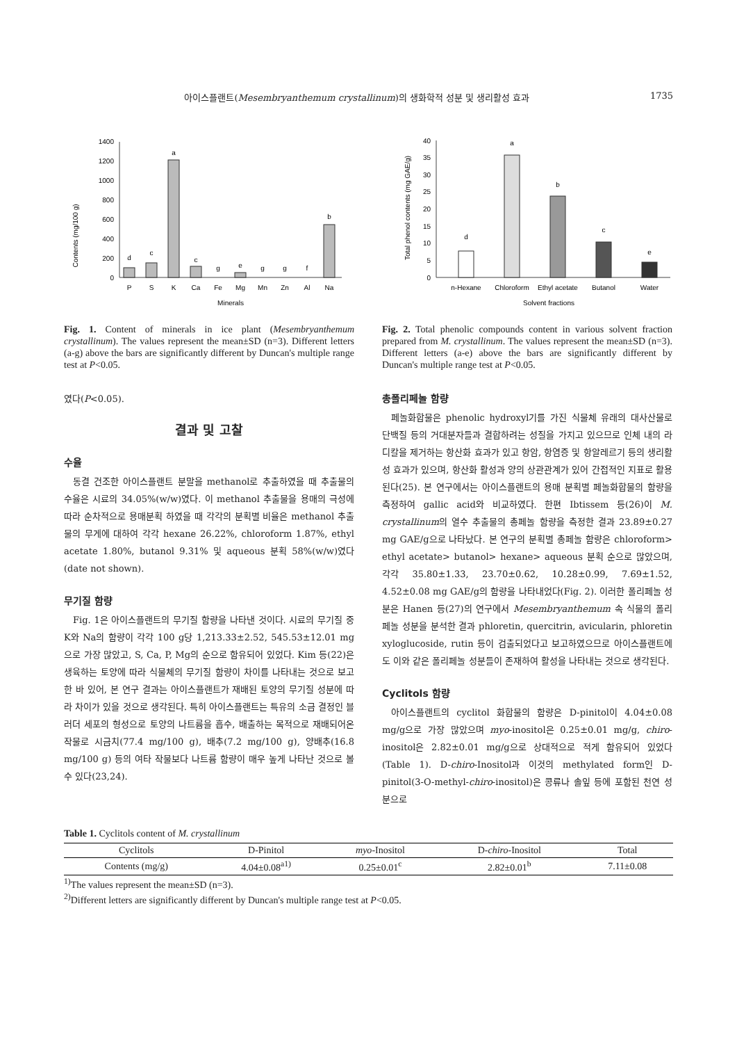아이스플랜트(Mesembryanthemum crystallinum)의 생화학적 성분 및 생리활성 효과 1735
Contents (mg/100 g)
0
200
400
600
800
1000
1200
1400
d
c
a
c
g
e
g
g
f
b
P
S
K
Ca
Fe
Mg
Mn
Zn
Al
Na
Minerals
Fig. 1. Content of minerals in ice plant (Mesembryanthemum crystallinum). The values represent the mean±SD (n=3). Different letters (a-g) above the bars are significantly different by Duncan's multiple range test at P<0.05.
였다(P<0.05).
결과 및 고찰
수율
동결 건조한 아이스플랜트 분말을 methanol로 추출하였을 때 추출물의 수율은 시료의 34.05%(w/w)였다. 이 methanol 추출물을 용매의 극성에 따라 순차적으로 용매분획 하였을 때 각각의 분획별 비율은 methanol 추출물의 무게에 대하여 각각 hexane 26.22%, chloroform 1.87%, ethyl acetate 1.80%, butanol 9.31% 및 aqueous 분획 58%(w/w)였다(date not shown).
무기질 함량
Fig. 1은 아이스플랜트의 무기질 함량을 나타낸 것이다. 시료의 무기질 중 K와 Na의 함량이 각각 100 g당 1,213.33±2.52, 545.53±12.01 mg으로 가장 많았고, S, Ca, P, Mg의 순으로 함유되어 있었다. Kim 등(22)은 생육하는 토양에 따라 식물체의 무기질 함량이 차이를 나타내는 것으로 보고한 바 있어, 본 연구 결과는 아이스플랜트가 재배된 토양의 무기질 성분에 따라 차이가 있을 것으로 생각된다. 특히 아이스플랜트는 특유의 소금 결정인 블러더 세포의 형성으로 토양의 나트륨을 흡수, 배출하는 목적으로 재배되어온 작물로 시금치(77.4 mg/100 g), 배추(7.2 mg/100 g), 양배추(16.8 mg/100 g) 등의 여타 작물보다 나트륨 함량이 매우 높게 나타난 것으로 볼 수 있다(23,24).
Total phenol contents (mg GAE/g)
0
5
10
15
20
25
30
35
40
d
a
b
c
e
n-Hexane
Chloroform
Ethyl acetate
Butanol
Water
Solvent fractions
Fig. 2. Total phenolic compounds content in various solvent fraction prepared from M. crystallinum. The values represent the mean±SD (n=3). Different letters (a-e) above the bars are significantly different by Duncan's multiple range test at P<0.05.
총폴리페놀 함량
페놀화합물은 phenolic hydroxyl기를 가진 식물체 유래의 대사산물로 단백질 등의 거대분자들과 결합하려는 성질을 가지고 있으므로 인체 내의 라디칼을 제거하는 항산화 효과가 있고 항암, 항염증 및 항알레르기 등의 생리활성 효과가 있으며, 항산화 활성과 양의 상관관계가 있어 간접적인 지표로 활용된다(25). 본 연구에서는 아이스플랜트의 용매 분획별 페놀화합물의 함량을 측정하여 gallic acid와 비교하였다. 한편 Ibtissem 등(26)이 M. crystallinum의 열수 추출물의 총페놀 함량을 측정한 결과 23.89±0.27 mg GAE/g으로 나타났다. 본 연구의 분획별 총페놀 함량은 chloroform> ethyl acetate> butanol> hexane> aqueous 분획 순으로 많았으며, 각각 35.80±1.33, 23.70±0.62, 10.28±0.99, 7.69±1.52, 4.52±0.08 mg GAE/g의 함량을 나타내었다(Fig. 2). 이러한 폴리페놀 성분은 Hanen 등(27)의 연구에서 Mesembryanthemum 속 식물의 폴리페놀 성분을 분석한 결과 phloretin, quercitrin, avicularin, phloretin xyloglucoside, rutin 등이 검출되었다고 보고하였으므로 아이스플랜트에도 이와 같은 폴리페놀 성분들이 존재하여 활성을 나타내는 것으로 생각된다.
Cyclitols 함량
아이스플랜트의 cyclitol 화합물의 함량은 D-pinitol이 4.04±0.08 mg/g으로 가장 많았으며 myo-inositol은 0.25±0.01 mg/g, chiro-inositol은 2.82±0.01 mg/g으로 상대적으로 적게 함유되어 있었다(Table 1). D-chiro-Inositol과 이것의 methylated form인 D-pinitol(3-O-methyl-chiro-inositol)은 콩류나 솔잎 등에 포함된 천연 성분으로
Table 1. Cyclitols content of M. crystallinum
| Cyclitols | D-Pinitol | myo -Inositol | D- chiro -Inositol | Total |
| --- | --- | --- | --- | --- |
| Contents (mg/g) | 4.04±0.08<sup>a1)</sup> | 0.25±0.01<sup>c</sup> | 2.82±0.01<sup>b</sup> | 7.11±0.08 |
<sup>1)</sup> The values represent the mean±SD (n=3).
<sup>2)</sup> Different letters are significantly different by Duncan's multiple range test at P<0.05.